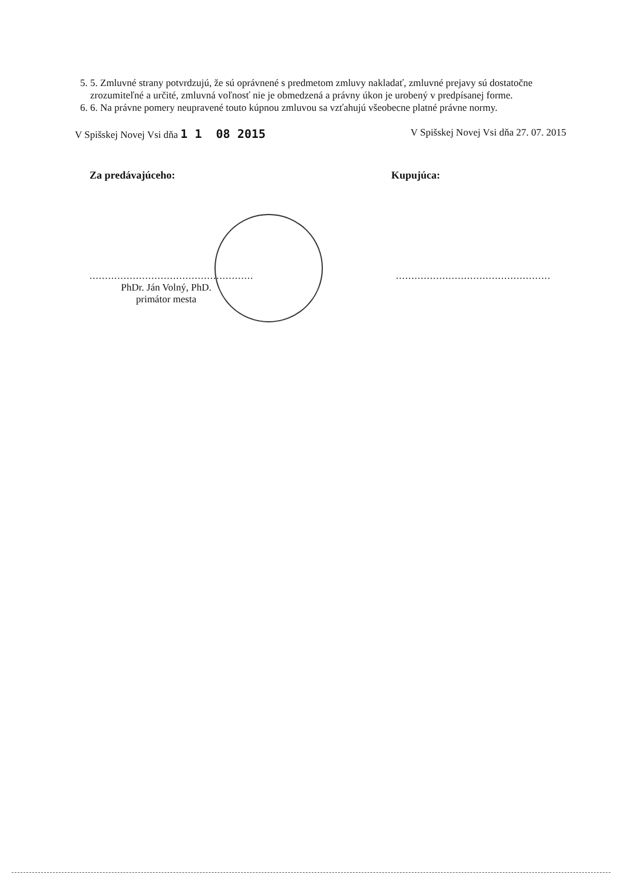5. 5. Zmluvné strany potvrdzujú, že sú oprávnené s predmetom zmluvy nakladať, zmluvné prejavy sú dostatočne zrozumiteľné a určité, zmluvná voľnosť nie je obmedzená a právny úkon je urobený v predpísanej forme.
6. 6. Na právne pomery neupravené touto kúpnou zmluvou sa vzťahujú všeobecne platné právne normy.
V Spišskej Novej Vsi dňa 1 1 08 2015
V Spišskej Novej Vsi dňa 27. 07. 2015
Za predávajúceho: Kupujúca:
.....................................................
PhDr. Ján Volný, PhD.
primátor mesta
..................................................